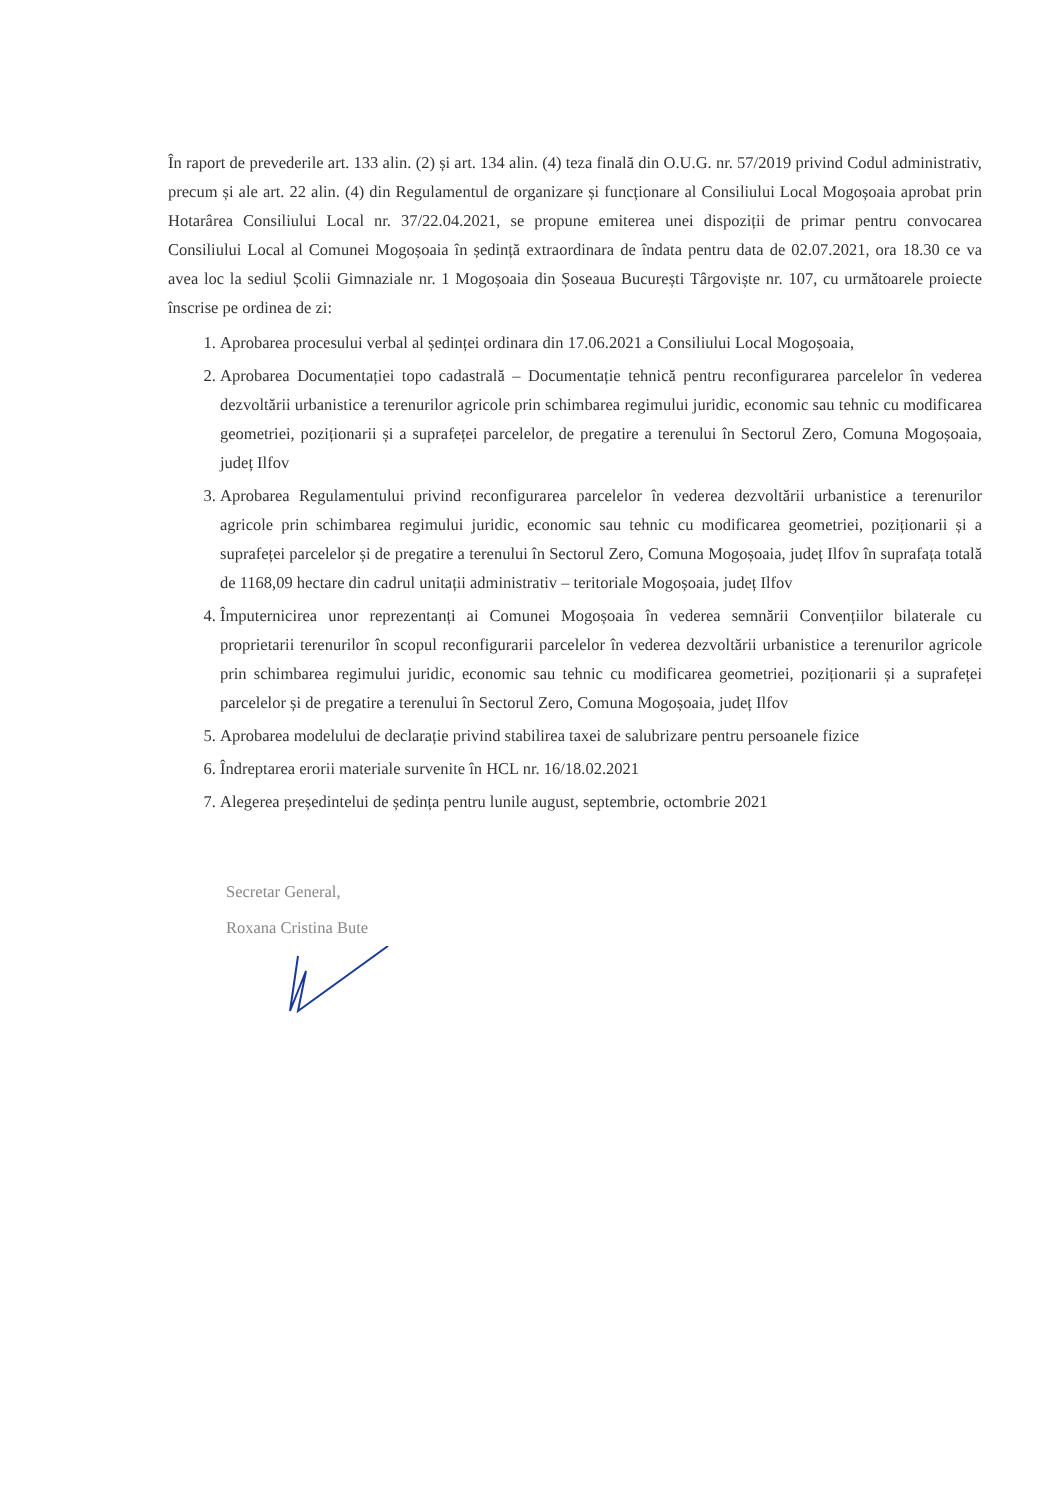În raport de prevederile art. 133 alin. (2) și art. 134 alin. (4) teza finală din O.U.G. nr. 57/2019 privind Codul administrativ, precum și ale art. 22 alin. (4) din Regulamentul de organizare și funcționare al Consiliului Local Mogoșoaia aprobat prin Hotarârea Consiliului Local nr. 37/22.04.2021, se propune emiterea unei dispoziții de primar pentru convocarea Consiliului Local al Comunei Mogoșoaia în ședință extraordinara de îndata pentru data de 02.07.2021, ora 18.30 ce va avea loc la sediul Școlii Gimnaziale nr. 1 Mogoșoaia din Șoseaua București Târgoviște nr. 107, cu următoarele proiecte înscrise pe ordinea de zi:
1. Aprobarea procesului verbal al ședinței ordinara din 17.06.2021 a Consiliului Local Mogoșoaia,
2. Aprobarea Documentației topo cadastrală – Documentație tehnică pentru reconfigurarea parcelelor în vederea dezvoltării urbanistice a terenurilor agricole prin schimbarea regimului juridic, economic sau tehnic cu modificarea geometriei, poziționarii și a suprafeței parcelelor, de pregatire a terenului în Sectorul Zero, Comuna Mogoșoaia, județ Ilfov
3. Aprobarea Regulamentului privind reconfigurarea parcelelor în vederea dezvoltării urbanistice a terenurilor agricole prin schimbarea regimului juridic, economic sau tehnic cu modificarea geometriei, poziționarii și a suprafeței parcelelor și de pregatire a terenului în Sectorul Zero, Comuna Mogoșoaia, județ Ilfov în suprafața totală de 1168,09 hectare din cadrul unitații administrativ – teritoriale Mogoșoaia, județ Ilfov
4. Împuternicirea unor reprezentanți ai Comunei Mogoșoaia în vederea semnării Convențiilor bilaterale cu proprietarii terenurilor în scopul reconfigurarii parcelelor în vederea dezvoltării urbanistice a terenurilor agricole prin schimbarea regimului juridic, economic sau tehnic cu modificarea geometriei, poziționarii și a suprafeței parcelelor și de pregatire a terenului în Sectorul Zero, Comuna Mogoșoaia, județ Ilfov
5. Aprobarea modelului de declarație privind stabilirea taxei de salubrizare pentru persoanele fizice
6. Îndreptarea erorii materiale survenite în HCL nr. 16/18.02.2021
7. Alegerea președintelui de ședința pentru lunile august, septembrie, octombrie 2021
Secretar General,
Roxana Cristina Bute